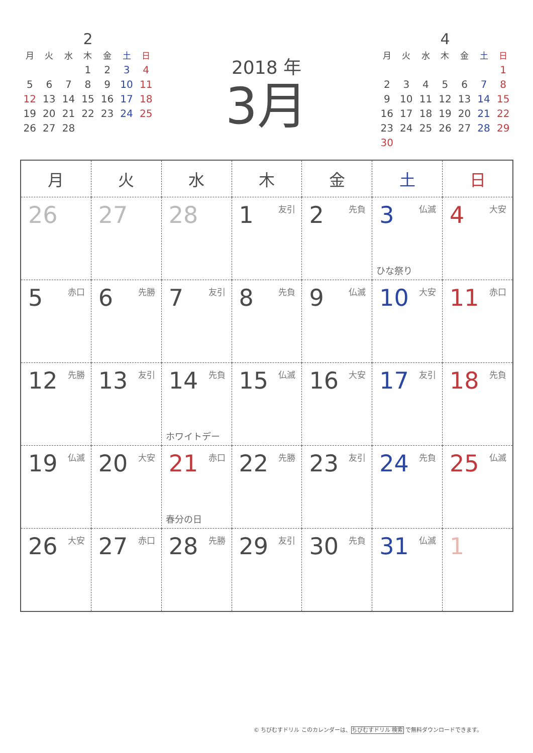2
| 月 | 火 | 水 | 木 | 金 | 土 | 日 |
| --- | --- | --- | --- | --- | --- | --- |
| | | | 1 | 2 | 3 | 4 |
| 5 | 6 | 7 | 8 | 9 | 10 | 11 |
| 12 | 13 | 14 | 15 | 16 | 17 | 18 |
| 19 | 20 | 21 | 22 | 23 | 24 | 25 |
| 26 | 27 | 28 | | | | |
2018 年
3月
4
| 月 | 火 | 水 | 木 | 金 | 土 | 日 |
| --- | --- | --- | --- | --- | --- | --- |
| | | | | | | 1 |
| 2 | 3 | 4 | 5 | 6 | 7 | 8 |
| 9 | 10 | 11 | 12 | 13 | 14 | 15 |
| 16 | 17 | 18 | 19 | 20 | 21 | 22 |
| 23 | 24 | 25 | 26 | 27 | 28 | 29 |
| 30 | | | | | | |
| 月 | 火 | 水 | 木 | 金 | 土 | 日 |
| --- | --- | --- | --- | --- | --- | --- |
| 26 | 27 | 28 | 友引 1 | 先負 2 | 仏滅 3 ひな祭り | 大安 4 |
| 赤口 5 | 先勝 6 | 友引 7 | 先負 8 | 仏滅 9 | 大安 10 | 赤口 11 |
| 先勝 12 | 友引 13 | 先負 14 ホワイトデー | 仏滅 15 | 大安 16 | 友引 17 | 先負 18 |
| 仏滅 19 | 大安 20 | 赤口 21 春分の日 | 先勝 22 | 友引 23 | 先負 24 | 仏滅 25 |
| 大安 26 | 赤口 27 | 先勝 28 | 友引 29 | 先負 30 | 仏滅 31 | 1 |
© ちびむすドリル このカレンダーは、ちびむすドリル 検索 で無料ダウンロードできます。